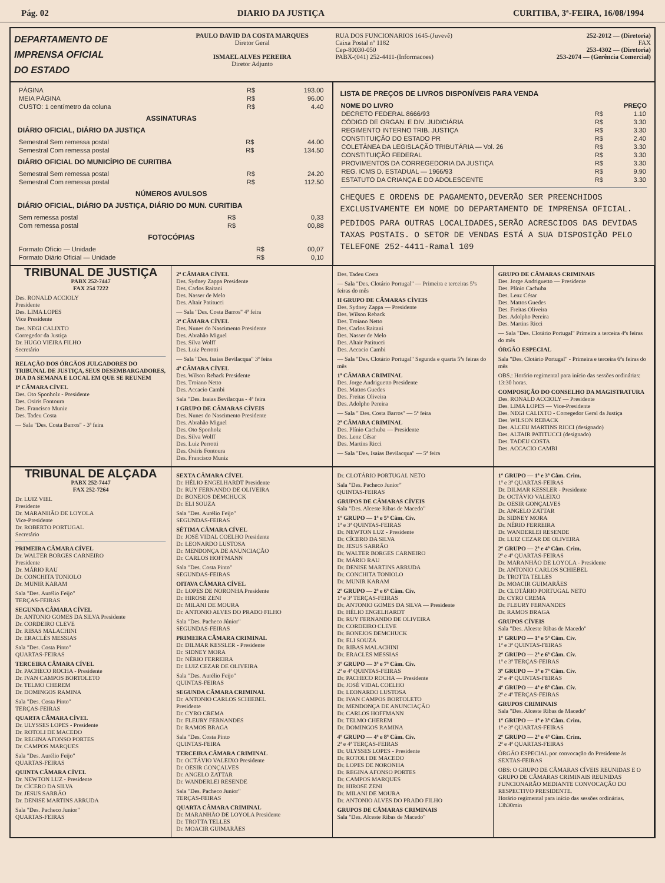Pág. 02 DIARIO DA JUSTIÇA CURITIBA, 3ª-FEIRA, 16/08/1994
DEPARTAMENTO DE
IMPRENSA OFICIAL
DO ESTADO
PAULO DAVID DA COSTA MARQUES
Diretor Geral
ISMAEL ALVES PEREIRA
Diretor Adjunto
RUA DOS FUNCIONARIOS 1645-(Juvevê)
Caixa Postal nº 1182
Cep-80030-050
PABX-(041) 252-4411-(Informacoes)
252-2012 — (Diretoria)
FAX
253-4302 — (Diretoria)
253-2074 — (Gerência Comercial)
| PÁGINA | R$ | 193.00 |
| MEIA PÁGINA | R$ | 96.00 |
| CUSTO: 1 centímetro da coluna | R$ | 4.40 |
ASSINATURAS
DIÁRIO OFICIAL, DIÁRIO DA JUSTIÇA
| Semestral Sem remessa postal | R$ | 44.00 |
| Semestral Com remessa postal | R$ | 134.50 |
DIÁRIO OFICIAL DO MUNICÍPIO DE CURITIBA
| Semestral Sem remessa postal | R$ | 24.20 |
| Semestral Com remessa postal | R$ | 112.50 |
NÚMEROS AVULSOS
DIÁRIO OFICIAL, DIÁRIO DA JUSTIÇA, DIÁRIO DO MUN. CURITIBA
| Sem remessa postal | R$ | 0,33 |
| Com remessa postal | R$ | 00,88 |
FOTOCÓPIAS
| Formato Ofício — Unidade | R$ | 00,07 |
| Formato Diário Oficial — Unidade | R$ | 0,10 |
LISTA DE PREÇOS DE LIVROS DISPONÍVEIS PARA VENDA
| NOME DO LIVRO | | PREÇO |
| --- | --- | --- |
| DECRETO FEDERAL 8666/93 | R$ | 1.10 |
| CÓDIGO DE ORGAN. E DIV. JUDICIÁRIA | R$ | 3.30 |
| REGIMENTO INTERNO TRIB. JUSTIÇA | R$ | 3.30 |
| CONSTITUIÇÃO DO ESTADO PR | R$ | 2.40 |
| COLETÂNEA DA LEGISLAÇÃO TRIBUTÁRIA — Vol. 26 | R$ | 3.30 |
| CONSTITUIÇÃO FEDERAL | R$ | 3.30 |
| PROVIMENTOS DA CORREGEDORIA DA JUSTIÇA | R$ | 3.30 |
| REG. ICMS D. ESTADUAL — 1966/93 | R$ | 9.90 |
| ESTATUTO DA CRIANÇA E DO ADOLESCENTE | R$ | 3.30 |
CHEQUES E ORDENS DE PAGAMENTO,DEVERÃO SER PREENCHIDOS EXCLUSIVAMENTE EM NOME DO DEPARTAMENTO DE IMPRENSA OFICIAL.
PEDIDOS PARA OUTRAS LOCALIDADES,SERÃO ACRESCIDOS DAS DEVIDAS TAXAS POSTAIS. O SETOR DE VENDAS ESTÁ A SUA DISPOSIÇÃO PELO TELEFONE 252-4411-Ramal 109
TRIBUNAL DE JUSTIÇA
PABX 252-7447
FAX 254 7222
Des. RONALD ACCIOLY
Presidente
Des. LIMA LOPES
Vice Presidente
Des. NEGI CALIXTO
Corregedor da Justiça
Dr. HUGO VIEIRA FILHO
Secretário
RELAÇÃO DOS ÓRGÃOS JULGADORES DO TRIBUNAL DE JUSTIÇA, SEUS DESEMBARGADORES, DIA DA SEMANA E LOCAL EM QUE SE REUNEM
1ª CÂMARA CÍVEL
Des. Oto Sponholz - Presidente
Des. Osiris Fontoura
Des. Francisco Muniz
Des. Tadeu Costa
— Sala "Des. Costa Barros" - 3ª feira
2ª CÂMARA CÍVEL
Des. Sydney Zappa Presidente
Des. Carlos Raitani
Des. Nasser de Melo
Des. Altair Patitucci
— Sala "Des. Costa Barros" 4ª feira
3ª CÂMARA CÍVEL
Des. Nunes do Nascimento Presidente
Des. Abrahão Miguel
Des. Silva Wolff
Des. Luiz Perrotti
— Sala "Des. Isaias Bevilacqua" 3ª feira
4ª CÂMARA CÍVEL
Des. Wilson Reback Presidente
Des. Troiano Netto
Des. Accacio Cambi
Sala "Des. Isaias Bevilacqua - 4ª feira
I GRUPO DE CÂMARAS CÍVEIS
Des. Nunes do Nascimento Presidente
Des. Abrahão Miguel
Des. Oto Sponholz
Des. Silva Wolff
Des. Luiz Perrotti
Des. Osiris Fontoura
Des. Francisco Muniz
Des. Tadeu Costa
— Sala "Des. Clotário Portugal" — Primeira e terceiras 5ªs feiras do mês
II GRUPO DE CÂMARAS CÍVEIS
Des. Sydney Zappa — Presidente
Des. Wilson Reback
Des. Troiano Netto
Des. Carlos Raitani
Des. Nasser de Melo
Des. Altair Patitucci
Des. Accacio Cambi
— Sala "Des. Clotário Portugal" Segunda e quarta 5ªs feiras do mês
1ª CÂMARA CRIMINAL
Des. Jorge Andriguetto Presidente
Des. Mattos Guedes
Des. Freitas Oliveira
Des. Adolpho Pereira
— Sala " Des. Costa Barros" — 5ª feira
2ª CÂMARA CRIMINAL
Des. Plínio Cachuba — Presidente
Des. Lenz César
Des. Martins Ricci
— Sala "Des. Isaias Bevilacqua" — 5ª feira
GRUPO DE CÂMARAS CRIMINAIS
Des. Jorge Andriguetto — Presidente
Des. Plínio Cachuba
Des. Lenz César
Des. Mattos Guedes
Des. Freitas Oliveira
Des. Adolpho Pereira
Des. Martins Ricci
— Sala "Des. Clotário Portugal" Primeira a terceira 4ªs feiras do mês
ÓRGÃO ESPECIAL
Sala "Des. Clotário Portugal" - Primeira e terceira 6ªs feiras do mês
OBS.: Horário regimental para início das sessões ordinárias: 13:30 horas.
COMPOSIÇÃO DO CONSELHO DA MAGISTRATURA
Des. RONALD ACCIOLY — Presidente
Des. LIMA LOPES — Vice-Presidente
Des. NEGI CALIXTO - Corregedor Geral da Justiça
Des. WILSON REBACK
Des. ALCEU MARTINS RICCI (designado)
Des. ALTAIR PATITUCCI (designado)
Des. TADEU COSTA
Des. ACCACIO CAMBI
TRIBUNAL DE ALÇADA
PABX 252-7447
FAX 252-7264
Dr. LUIZ VIEL
Presidente
Dr. MARANHÃO DE LOYOLA
Vice-Presidente
Dr. ROBERTO PORTUGAL
Secretário
PRIMEIRA CÂMARA CÍVEL
Dr. WALTER BORGES CARNEIRO
Presidente
Dr. MÁRIO RAU
Dr. CONCHITA TONIOLO
Dr. MUNIR KARAM
Sala "Des. Aurélio Feijo"
TERÇAS-FEIRAS
SEGUNDA CÂMARA CÍVEL
Dr. ANTONIO GOMES DA SILVA Presidente
Dr. CORDEIRO CLEVE
Dr. RIBAS MALACHINI
Dr. ERACLÉS MESSIAS
Sala "Des. Costa Pinto"
QUARTAS-FEIRAS
TERCEIRA CÂMARA CÍVEL
Dr. PACHECO ROCHA - Presidente
Dr. IVAN CAMPOS BORTOLETO
Dr. TELMO CHEREM
Dr. DOMINGOS RAMINA
Sala "Des. Costa Pinto"
TERÇAS-FEIRAS
QUARTA CÂMARA CÍVEL
Dr. ULYSSES LOPES - Presidente
Dr. ROTOLI DE MACEDO
Dr. REGINA AFONSO PORTES
Dr. CAMPOS MARQUES
Sala "Des. Aurélio Feijo"
QUARTAS-FEIRAS
QUINTA CÂMARA CÍVEL
Dr. NEWTON LUZ - Presidente
Dr. CÍCERO DA SILVA
Dr. JESUS SARRÃO
Dr. DENISE MARTINS ARRUDA
Sala "Des. Pacheco Junior"
QUARTAS-FEIRAS
SEXTA CÂMARA CÍVEL
Dr. HÉLIO ENGELHARDT Presidente
Dr. RUY FERNANDO DE OLIVEIRA
Dr. BONEJOS DEMCHUCK
Dr. ELI SOUZA
Sala "Des. Aurélio Feijo"
SEGUNDAS-FEIRAS
SÉTIMA CÂMARA CÍVEL
Dr. JOSÉ VIDAL COELHO Presidente
Dr. LEONARDO LUSTOSA
Dr. MENDONÇA DE ANUNCIAÇÃO
Dr. CARLOS HOFFMANN
Sala "Des. Costa Pinto"
SEGUNDAS-FEIRAS
OITAVA CÂMARA CÍVEL
Dr. LOPES DE NORONHA Presidente
Dr. HIROSE ZENI
Dr. MILANI DE MOURA
Dr. ANTONIO ALVES DO PRADO FILHO
Sala "Des. Pacheco Júnior"
SEGUNDAS-FEIRAS
PRIMEIRA CÂMARA CRIMINAL
Dr. DILMAR KESSLER - Presidente
Dr. SIDNEY MORA
Dr. NÉRIO FERREIRA
Dr. LUIZ CEZAR DE OLIVEIRA
Sala "Des. Aurélio Feijo"
QUINTAS-FEIRAS
SEGUNDA CÂMARA CRIMINAL
Dr. ANTONIO CARLOS SCHIEBEL
Presidente
Dr. CYRO CREMA
Dr. FLEURY FERNANDES
Dr. RAMOS BRAGA
Sala "Des. Costa Pinto
QUINTAS-FEIRA
TERCEIRA CÂMARA CRIMINAL
Dr. OCTÁVIO VALEIXO Presidente
Dr. OESIR GONÇALVES
Dr. ANGELO ZATTAR
Dr. WANDERLEI RESENDE
Sala "Des. Pacheco Junior"
TERÇAS-FEIRAS
QUARTA CÂMARA CRIMINAL
Dr. MARANHÃO DE LOYOLA Presidente
Dr. TROTTA TELLES
Dr. MOACIR GUIMARÃES
Dr. CLOTÁRIO PORTUGAL NETO
Sala "Des. Pacheco Junior"
QUINTAS-FEIRAS
GRUPOS DE CÂMARAS CÍVEIS
Sala "Des. Alceste Ribas de Macedo"
1º GRUPO — 1ª e 5ª Câm. Cív.
1ª e 3ª QUINTAS-FEIRAS
Dr. NEWTON LUZ - Presidente
Dr. CÍCERO DA SILVA
Dr. JESUS SARRÃO
Dr. WALTER BORGES CARNEIRO
Dr. MÁRIO RAU
Dr. DENISE MARTINS ARRUDA
Dr. CONCHITA TONIOLO
Dr. MUNIR KARAM
2º GRUPO — 2ª e 6ª Câm. Cív.
1ª e 3ª TERÇAS-FEIRAS
Dr. ANTONIO GOMES DA SILVA — Presidente
Dr. HÉLIO ENGELHARDT
Dr. RUY FERNANDO DE OLIVEIRA
Dr. CORDEIRO CLEVE
Dr. BONEJOS DEMCHUCK
Dr. ELI SOUZA
Dr. RIBAS MALACHINI
Dr. ERACLES MESSIAS
3º GRUPO — 3ª e 7ª Câm. Cív.
2ª e 4ª QUINTAS-FEIRAS
Dr. PACHECO ROCHA — Presidente
Dr. JOSÉ VIDAL COELHO
Dr. LEONARDO LUSTOSA
Dr. IVAN CAMPOS BORTOLETO
Dr. MENDONÇA DE ANUNCIAÇÃO
Dr. CARLOS HOFFMANN
Dr. TELMO CHEREM
Dr. DOMINGOS RAMINA
4º GRUPO — 4ª e 8ª Câm. Cív.
2ª e 4ª TERÇAS-FEIRAS
Dr. ULYSSES LOPES - Presidente
Dr. ROTOLI DE MACEDO
Dr. LOPES DE NORONHA
Dr. REGINA AFONSO PORTES
Dr. CAMPOS MARQUES
Dr. HIROSE ZENI
Dr. MILANI DE MOURA
Dr. ANTONIO ALVES DO PRADO FILHO
GRUPOS DE CÂMARAS CRIMINAIS
Sala "Des. Alceste Ribas de Macedo"
1º GRUPO — 1ª e 3ª Câm. Crim.
1ª e 3ª QUARTAS-FEIRAS
Dr. DILMAR KESSLER - Presidente
Dr. OCTÁVIO VALEIXO
Dr. OESIR GONÇALVES
Dr. ANGELO ZATTAR
Dr. SIDNEY MORA
Dr. NÉRIO FERREIRA
Dr. WANDERLEI RESENDE
Dr. LUIZ CEZAR DE OLIVEIRA
2º GRUPO — 2ª e 4ª Câm. Crim.
2ª e 4ª QUARTAS-FEIRAS
Dr. MARANHÃO DE LOYOLA - Presidente
Dr. ANTONIO CARLOS SCHIEBEL
Dr. TROTTA TELLES
Dr. MOACIR GUIMARÃES
Dr. CLOTÁRIO PORTUGAL NETO
Dr. CYRO CREMA
Dr. FLEURY FERNANDES
Dr. RAMOS BRAGA
GRUPOS CÍVEIS
Sala "Des. Alceste Ribas de Macedo"
1º GRUPO — 1ª e 5ª Câm. Cív.
1ª e 3ª QUINTAS-FEIRAS
2º GRUPO — 2ª e 6ª Câm. Cív.
1ª e 3ª TERÇAS-FEIRAS
3º GRUPO — 3ª e 7ª Câm. Cív.
2ª e 4ª QUINTAS-FEIRAS
4º GRUPO — 4ª e 8ª Câm. Cív.
2ª e 4ª TERÇAS-FEIRAS
GRUPOS CRIMINAIS
Sala "Des. Alceste Ribas de Macedo"
1º GRUPO — 1ª e 3ª Câm. Crim.
1ª e 3ª QUARTAS-FEIRAS
2º GRUPO — 2ª e 4ª Câm. Crim.
2ª e 4ª QUARTAS-FEIRAS
ÓRGÃO ESPECIAL por convocação do Presidente às
SEXTAS-FEIRAS
OBS: O GRUPO DE CÂMARAS CÍVEIS REUNIDAS E O GRUPO DE CÂMARAS CRIMINAIS REUNIDAS FUNCIONARÃO MEDIANTE CONVOCAÇÃO DO RESPECTIVO PRESIDENTE.
Horário regimental para início das sessões ordinárias. 13h30min